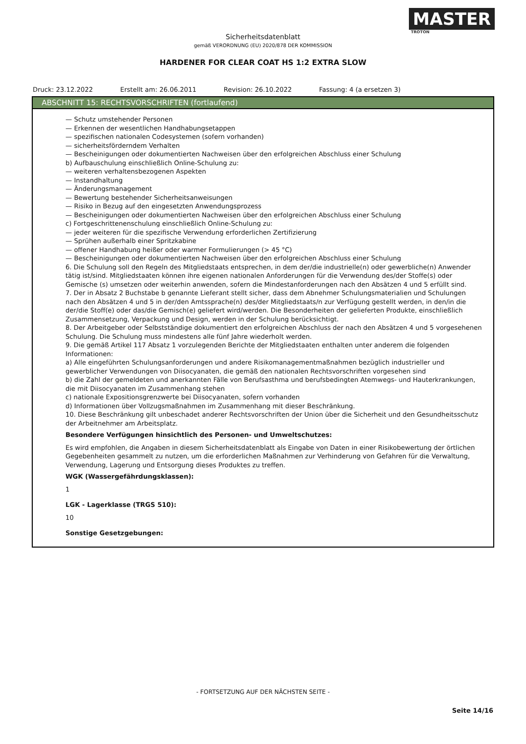MASTER
TROTON
Sicherheitsdatenblatt
gemäß VERORDNUNG (EU) 2020/878 DER KOMMISSION
HARDENER FOR CLEAR COAT HS 1:2 EXTRA SLOW
Druck: 23.12.2022 Erstellt am: 26.06.2011 Revision: 26.10.2022 Fassung: 4 (a ersetzen 3)
ABSCHNITT 15: RECHTSVORSCHRIFTEN (fortlaufend)
— Schutz umstehender Personen
— Erkennen der wesentlichen Handhabungsetappen
— spezifischen nationalen Codesystemen (sofern vorhanden)
— sicherheitsförderndem Verhalten
— Bescheinigungen oder dokumentierten Nachweisen über den erfolgreichen Abschluss einer Schulung
b) Aufbauschulung einschließlich Online-Schulung zu:
— weiteren verhaltensbezogenen Aspekten
— Instandhaltung
— Änderungsmanagement
— Bewertung bestehender Sicherheitsanweisungen
— Risiko in Bezug auf den eingesetzten Anwendungsprozess
— Bescheinigungen oder dokumentierten Nachweisen über den erfolgreichen Abschluss einer Schulung
c) Fortgeschrittenenschulung einschließlich Online-Schulung zu:
— jeder weiteren für die spezifische Verwendung erforderlichen Zertifizierung
— Sprühen außerhalb einer Spritzkabine
— offener Handhabung heißer oder warmer Formulierungen (> 45 °C)
— Bescheinigungen oder dokumentierten Nachweisen über den erfolgreichen Abschluss einer Schulung
6. Die Schulung soll den Regeln des Mitgliedstaats entsprechen, in dem der/die industrielle(n) oder gewerbliche(n) Anwender tätig ist/sind. Mitgliedstaaten können ihre eigenen nationalen Anforderungen für die Verwendung des/der Stoffe(s) oder Gemische (s) umsetzen oder weiterhin anwenden, sofern die Mindestanforderungen nach den Absätzen 4 und 5 erfüllt sind.
7. Der in Absatz 2 Buchstabe b genannte Lieferant stellt sicher, dass dem Abnehmer Schulungsmaterialien und Schulungen nach den Absätzen 4 und 5 in der/den Amtssprache(n) des/der Mitgliedstaats/n zur Verfügung gestellt werden, in den/in die der/die Stoff(e) oder das/die Gemisch(e) geliefert wird/werden. Die Besonderheiten der gelieferten Produkte, einschließlich Zusammensetzung, Verpackung und Design, werden in der Schulung berücksichtigt.
8. Der Arbeitgeber oder Selbstständige dokumentiert den erfolgreichen Abschluss der nach den Absätzen 4 und 5 vorgesehenen Schulung. Die Schulung muss mindestens alle fünf Jahre wiederholt werden.
9. Die gemäß Artikel 117 Absatz 1 vorzulegenden Berichte der Mitgliedstaaten enthalten unter anderem die folgenden Informationen:
a) Alle eingeführten Schulungsanforderungen und andere Risikomanagementmaßnahmen bezüglich industrieller und gewerblicher Verwendungen von Diisocyanaten, die gemäß den nationalen Rechtsvorschriften vorgesehen sind
b) die Zahl der gemeldeten und anerkannten Fälle von Berufsasthma und berufsbedingten Atemwegs- und Hauterkrankungen, die mit Diisocyanaten im Zusammenhang stehen
c) nationale Expositionsgrenzwerte bei Diisocyanaten, sofern vorhanden
d) Informationen über Vollzugsmaßnahmen im Zusammenhang mit dieser Beschränkung.
10. Diese Beschränkung gilt unbeschadet anderer Rechtsvorschriften der Union über die Sicherheit und den Gesundheitsschutz der Arbeitnehmer am Arbeitsplatz.
Besondere Verfügungen hinsichtlich des Personen- und Umweltschutzes:
Es wird empfohlen, die Angaben in diesem Sicherheitsdatenblatt als Eingabe von Daten in einer Risikobewertung der örtlichen Gegebenheiten gesammelt zu nutzen, um die erforderlichen Maßnahmen zur Verhinderung von Gefahren für die Verwaltung, Verwendung, Lagerung und Entsorgung dieses Produktes zu treffen.
WGK (Wassergefährdungsklassen):
1
LGK - Lagerklasse (TRGS 510):
10
Sonstige Gesetzgebungen:
- FORTSETZUNG AUF DER NÄCHSTEN SEITE -
Seite 14/16